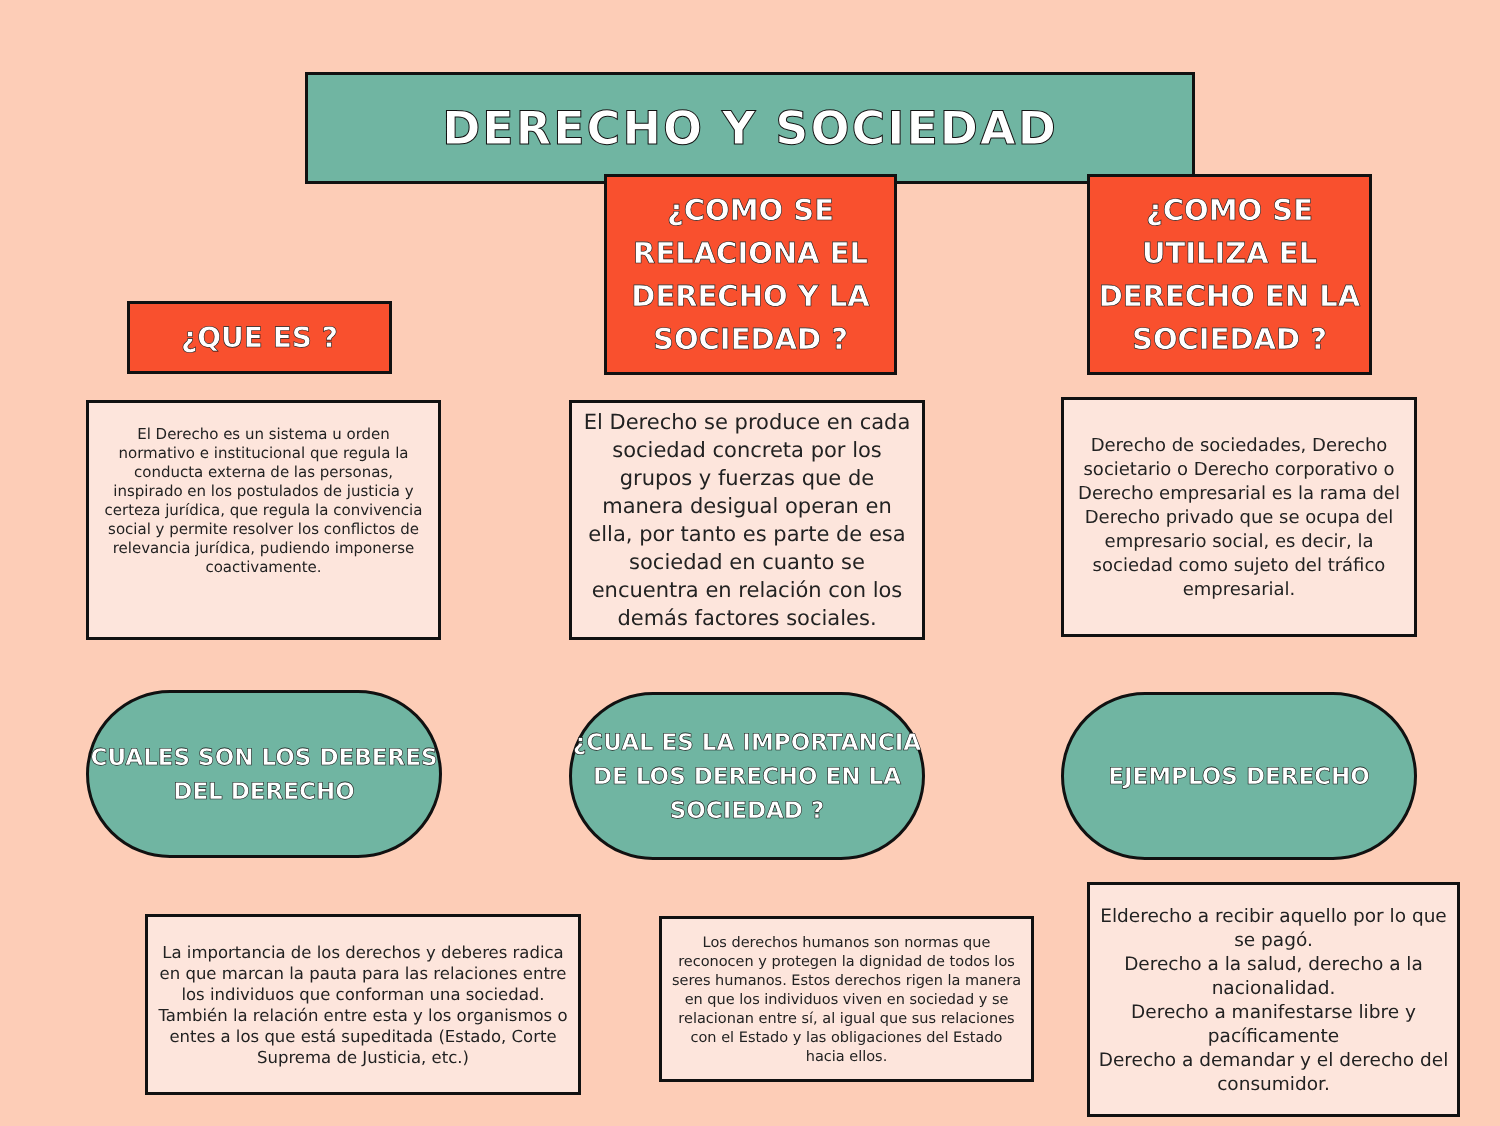DERECHO Y SOCIEDAD
¿QUE ES ?
¿COMO SE RELACIONA EL DERECHO Y LA SOCIEDAD ?
¿COMO SE UTILIZA EL DERECHO EN LA SOCIEDAD ?
El Derecho es un sistema u orden normativo e institucional que regula la conducta externa de las personas, inspirado en los postulados de justicia y certeza jurídica, que regula la convivencia social y permite resolver los conflictos de relevancia jurídica, pudiendo imponerse coactivamente.
El Derecho se produce en cada sociedad concreta por los grupos y fuerzas que de manera desigual operan en ella, por tanto es parte de esa sociedad en cuanto se encuentra en relación con los demás factores sociales.
Derecho de sociedades, Derecho societario o Derecho corporativo o Derecho empresarial es la rama del Derecho privado que se ocupa del empresario social, es decir, la sociedad como sujeto del tráfico empresarial.
CUALES SON LOS DEBERES DEL DERECHO
¿CUAL ES LA IMPORTANCIA DE LOS DERECHO EN LA SOCIEDAD ?
EJEMPLOS DERECHO
La importancia de los derechos y deberes radica en que marcan la pauta para las relaciones entre los individuos que conforman una sociedad. También la relación entre esta y los organismos o entes a los que está supeditada (Estado, Corte Suprema de Justicia, etc.)
Los derechos humanos son normas que reconocen y protegen la dignidad de todos los seres humanos. Estos derechos rigen la manera en que los individuos viven en sociedad y se relacionan entre sí, al igual que sus relaciones con el Estado y las obligaciones del Estado hacia ellos.
Elderecho a recibir aquello por lo que se pagó.
Derecho a la salud, derecho a la nacionalidad.
Derecho a manifestarse libre y pacíficamente
Derecho a demandar y el derecho del consumidor.